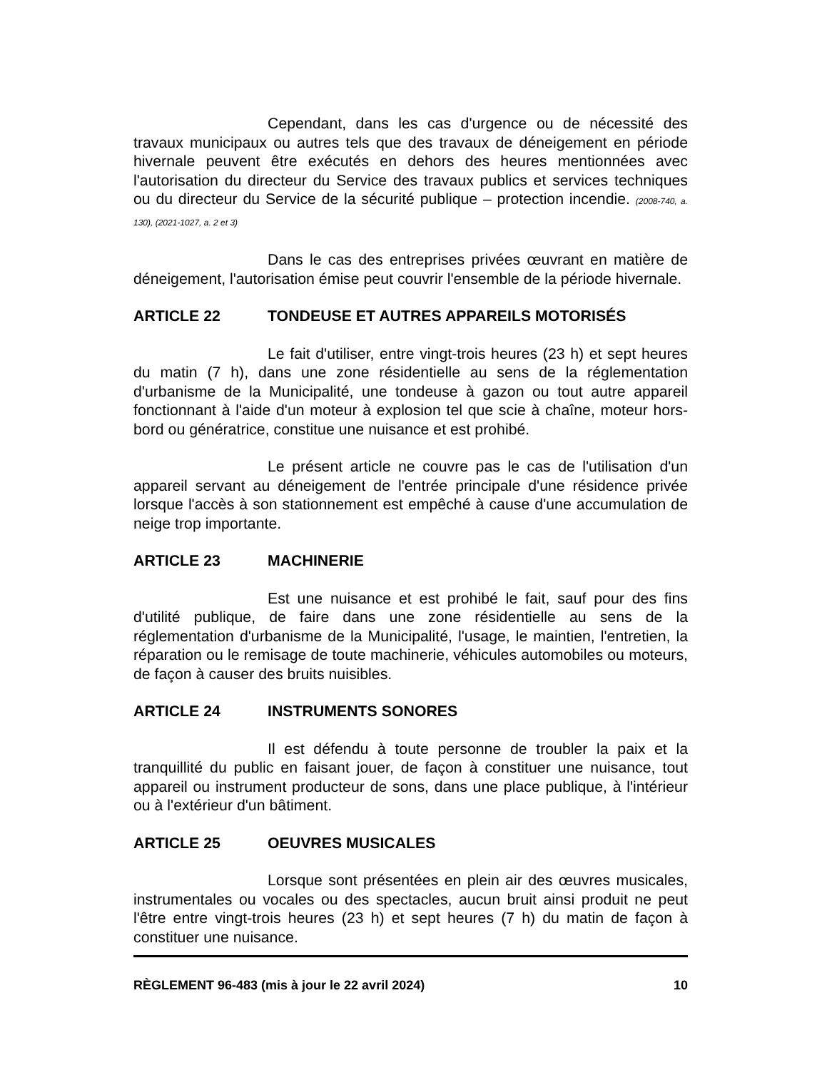Cependant, dans les cas d'urgence ou de nécessité des travaux municipaux ou autres tels que des travaux de déneigement en période hivernale peuvent être exécutés en dehors des heures mentionnées avec l'autorisation du directeur du Service des travaux publics et services techniques ou du directeur du Service de la sécurité publique – protection incendie. (2008-740, a. 130), (2021-1027, a. 2 et 3)
Dans le cas des entreprises privées œuvrant en matière de déneigement, l'autorisation émise peut couvrir l'ensemble de la période hivernale.
ARTICLE 22 TONDEUSE ET AUTRES APPAREILS MOTORISÉS
Le fait d'utiliser, entre vingt-trois heures (23 h) et sept heures du matin (7 h), dans une zone résidentielle au sens de la réglementation d'urbanisme de la Municipalité, une tondeuse à gazon ou tout autre appareil fonctionnant à l'aide d'un moteur à explosion tel que scie à chaîne, moteur hors-bord ou génératrice, constitue une nuisance et est prohibé.
Le présent article ne couvre pas le cas de l'utilisation d'un appareil servant au déneigement de l'entrée principale d'une résidence privée lorsque l'accès à son stationnement est empêché à cause d'une accumulation de neige trop importante.
ARTICLE 23 MACHINERIE
Est une nuisance et est prohibé le fait, sauf pour des fins d'utilité publique, de faire dans une zone résidentielle au sens de la réglementation d'urbanisme de la Municipalité, l'usage, le maintien, l'entretien, la réparation ou le remisage de toute machinerie, véhicules automobiles ou moteurs, de façon à causer des bruits nuisibles.
ARTICLE 24 INSTRUMENTS SONORES
Il est défendu à toute personne de troubler la paix et la tranquillité du public en faisant jouer, de façon à constituer une nuisance, tout appareil ou instrument producteur de sons, dans une place publique, à l'intérieur ou à l'extérieur d'un bâtiment.
ARTICLE 25 OEUVRES MUSICALES
Lorsque sont présentées en plein air des œuvres musicales, instrumentales ou vocales ou des spectacles, aucun bruit ainsi produit ne peut l'être entre vingt-trois heures (23 h) et sept heures (7 h) du matin de façon à constituer une nuisance.
RÈGLEMENT 96-483 (mis à jour le 22 avril 2024) 10